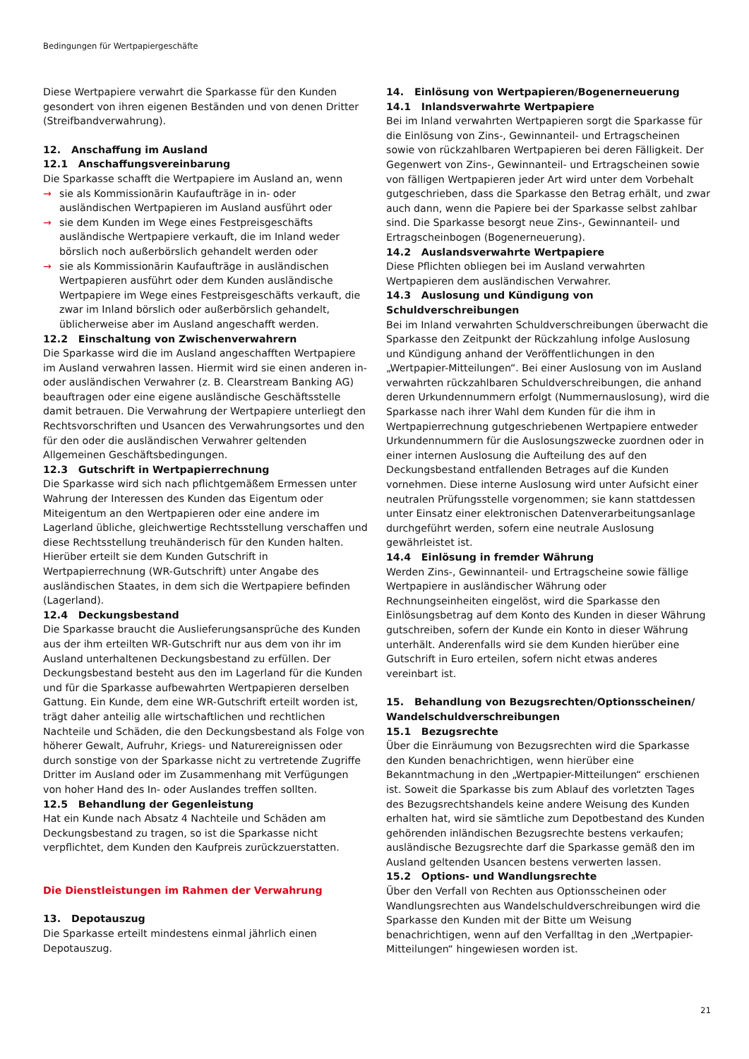Bedingungen für Wertpapiergeschäfte
Diese Wertpapiere verwahrt die Sparkasse für den Kunden gesondert von ihren eigenen Beständen und von denen Dritter (Streifbandverwahrung).
12. Anschaffung im Ausland
12.1 Anschaffungsvereinbarung
Die Sparkasse schafft die Wertpapiere im Ausland an, wenn
→ sie als Kommissionärin Kaufaufträge in in- oder ausländischen Wertpapieren im Ausland ausführt oder
→ sie dem Kunden im Wege eines Festpreisgeschäfts ausländische Wertpapiere verkauft, die im Inland weder börslich noch außerbörslich gehandelt werden oder
→ sie als Kommissionärin Kaufaufträge in ausländischen Wertpapieren ausführt oder dem Kunden ausländische Wertpapiere im Wege eines Festpreisgeschäfts verkauft, die zwar im Inland börslich oder außerbörslich gehandelt, üblicherweise aber im Ausland angeschafft werden.
12.2 Einschaltung von Zwischenverwahrern
Die Sparkasse wird die im Ausland angeschafften Wertpapiere im Ausland verwahren lassen. Hiermit wird sie einen anderen in- oder ausländischen Verwahrer (z. B. Clearstream Banking AG) beauftragen oder eine eigene ausländische Geschäftsstelle damit betrauen. Die Verwahrung der Wertpapiere unterliegt den Rechtsvorschriften und Usancen des Verwahrungsortes und den für den oder die ausländischen Verwahrer geltenden Allgemeinen Geschäftsbedingungen.
12.3 Gutschrift in Wertpapierrechnung
Die Sparkasse wird sich nach pflichtgemäßem Ermessen unter Wahrung der Interessen des Kunden das Eigentum oder Miteigentum an den Wertpapieren oder eine andere im Lagerland übliche, gleichwertige Rechtsstellung verschaffen und diese Rechtsstellung treuhänderisch für den Kunden halten. Hierüber erteilt sie dem Kunden Gutschrift in Wertpapierrechnung (WR-Gutschrift) unter Angabe des ausländischen Staates, in dem sich die Wertpapiere befinden (Lagerland).
12.4 Deckungsbestand
Die Sparkasse braucht die Auslieferungsansprüche des Kunden aus der ihm erteilten WR-Gutschrift nur aus dem von ihr im Ausland unterhaltenen Deckungsbestand zu erfüllen. Der Deckungsbestand besteht aus den im Lagerland für die Kunden und für die Sparkasse aufbewahrten Wertpapieren derselben Gattung. Ein Kunde, dem eine WR-Gutschrift erteilt worden ist, trägt daher anteilig alle wirtschaftlichen und rechtlichen Nachteile und Schäden, die den Deckungsbestand als Folge von höherer Gewalt, Aufruhr, Kriegs- und Naturereignissen oder durch sonstige von der Sparkasse nicht zu vertretende Zugriffe Dritter im Ausland oder im Zusammenhang mit Verfügungen von hoher Hand des In- oder Auslandes treffen sollten.
12.5 Behandlung der Gegenleistung
Hat ein Kunde nach Absatz 4 Nachteile und Schäden am Deckungsbestand zu tragen, so ist die Sparkasse nicht verpflichtet, dem Kunden den Kaufpreis zurückzuerstatten.
Die Dienstleistungen im Rahmen der Verwahrung
13. Depotauszug
Die Sparkasse erteilt mindestens einmal jährlich einen Depotauszug.
14. Einlösung von Wertpapieren/Bogenerneuerung
14.1 Inlandsverwahrte Wertpapiere
Bei im Inland verwahrten Wertpapieren sorgt die Sparkasse für die Einlösung von Zins-, Gewinnanteil- und Ertragscheinen sowie von rückzahlbaren Wertpapieren bei deren Fälligkeit. Der Gegenwert von Zins-, Gewinnanteil- und Ertragscheinen sowie von fälligen Wertpapieren jeder Art wird unter dem Vorbehalt gutgeschrieben, dass die Sparkasse den Betrag erhält, und zwar auch dann, wenn die Papiere bei der Sparkasse selbst zahlbar sind. Die Sparkasse besorgt neue Zins-, Gewinnanteil- und Ertragscheinbogen (Bogenerneuerung).
14.2 Auslandsverwahrte Wertpapiere
Diese Pflichten obliegen bei im Ausland verwahrten Wertpapieren dem ausländischen Verwahrer.
14.3 Auslosung und Kündigung von Schuldverschreibungen
Bei im Inland verwahrten Schuldverschreibungen überwacht die Sparkasse den Zeitpunkt der Rückzahlung infolge Auslosung und Kündigung anhand der Veröffentlichungen in den „Wertpapier-Mitteilungen“. Bei einer Auslosung von im Ausland verwahrten rückzahlbaren Schuldverschreibungen, die anhand deren Urkundennummern erfolgt (Nummernauslosung), wird die Sparkasse nach ihrer Wahl dem Kunden für die ihm in Wertpapierrechnung gutgeschriebenen Wertpapiere entweder Urkundennummern für die Auslosungszwecke zuordnen oder in einer internen Auslosung die Aufteilung des auf den Deckungsbestand entfallenden Betrages auf die Kunden vornehmen. Diese interne Auslosung wird unter Aufsicht einer neutralen Prüfungsstelle vorgenommen; sie kann stattdessen unter Einsatz einer elektronischen Datenverarbeitungsanlage durchgeführt werden, sofern eine neutrale Auslosung gewährleistet ist.
14.4 Einlösung in fremder Währung
Werden Zins-, Gewinnanteil- und Ertragscheine sowie fällige Wertpapiere in ausländischer Währung oder Rechnungseinheiten eingelöst, wird die Sparkasse den Einlösungsbetrag auf dem Konto des Kunden in dieser Währung gutschreiben, sofern der Kunde ein Konto in dieser Währung unterhält. Anderenfalls wird sie dem Kunden hierüber eine Gutschrift in Euro erteilen, sofern nicht etwas anderes vereinbart ist.
15. Behandlung von Bezugsrechten/Optionsscheinen/ Wandelschuldverschreibungen
15.1 Bezugsrechte
Über die Einräumung von Bezugsrechten wird die Sparkasse den Kunden benachrichtigen, wenn hierüber eine Bekanntmachung in den „Wertpapier-Mitteilungen“ erschienen ist. Soweit die Sparkasse bis zum Ablauf des vorletzten Tages des Bezugsrechtshandels keine andere Weisung des Kunden erhalten hat, wird sie sämtliche zum Depotbestand des Kunden gehörenden inländischen Bezugsrechte bestens verkaufen; ausländische Bezugsrechte darf die Sparkasse gemäß den im Ausland geltenden Usancen bestens verwerten lassen.
15.2 Options- und Wandlungsrechte
Über den Verfall von Rechten aus Optionsscheinen oder Wandlungsrechten aus Wandelschuldverschreibungen wird die Sparkasse den Kunden mit der Bitte um Weisung benachrichtigen, wenn auf den Verfalltag in den „Wertpapier-Mitteilungen“ hingewiesen worden ist.
21